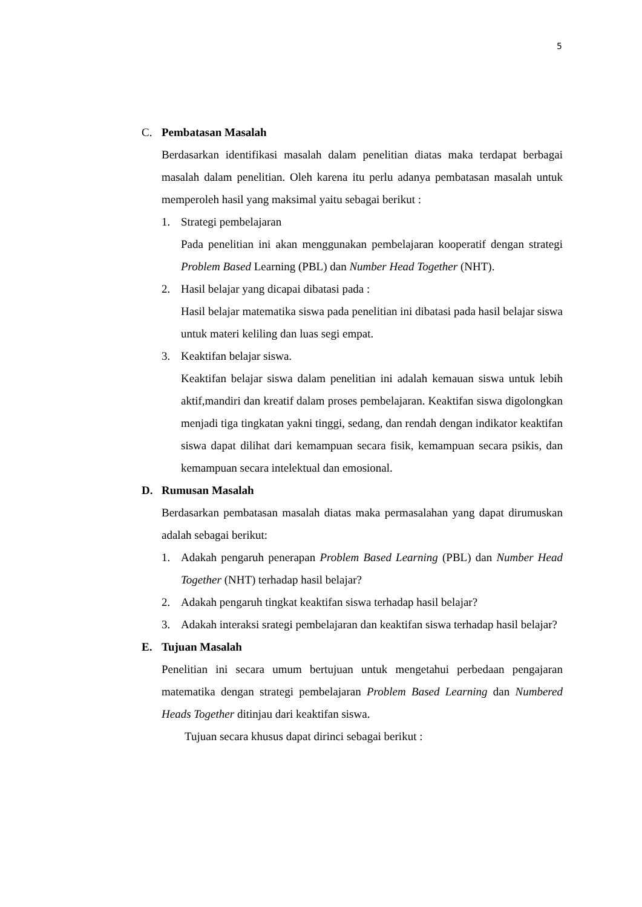5
C. Pembatasan Masalah
Berdasarkan identifikasi masalah dalam penelitian diatas maka terdapat berbagai masalah dalam penelitian. Oleh karena itu perlu adanya pembatasan masalah untuk memperoleh hasil yang maksimal yaitu sebagai berikut :
1. Strategi pembelajaran
Pada penelitian ini akan menggunakan pembelajaran kooperatif dengan strategi Problem Based Learning (PBL) dan Number Head Together (NHT).
2. Hasil belajar yang dicapai dibatasi pada :
Hasil belajar matematika siswa pada penelitian ini dibatasi pada hasil belajar siswa untuk materi keliling dan luas segi empat.
3. Keaktifan belajar siswa.
Keaktifan belajar siswa dalam penelitian ini adalah kemauan siswa untuk lebih aktif,mandiri dan kreatif dalam proses pembelajaran. Keaktifan siswa digolongkan menjadi tiga tingkatan yakni tinggi, sedang, dan rendah dengan indikator keaktifan siswa dapat dilihat dari kemampuan secara fisik, kemampuan secara psikis, dan kemampuan secara intelektual dan emosional.
D. Rumusan Masalah
Berdasarkan pembatasan masalah diatas maka permasalahan yang dapat dirumuskan adalah sebagai berikut:
1. Adakah pengaruh penerapan Problem Based Learning (PBL) dan Number Head Together (NHT) terhadap hasil belajar?
2. Adakah pengaruh tingkat keaktifan siswa terhadap hasil belajar?
3. Adakah interaksi srategi pembelajaran dan keaktifan siswa terhadap hasil belajar?
E. Tujuan Masalah
Penelitian ini secara umum bertujuan untuk mengetahui perbedaan pengajaran matematika dengan strategi pembelajaran Problem Based Learning dan Numbered Heads Together ditinjau dari keaktifan siswa.
Tujuan secara khusus dapat dirinci sebagai berikut :